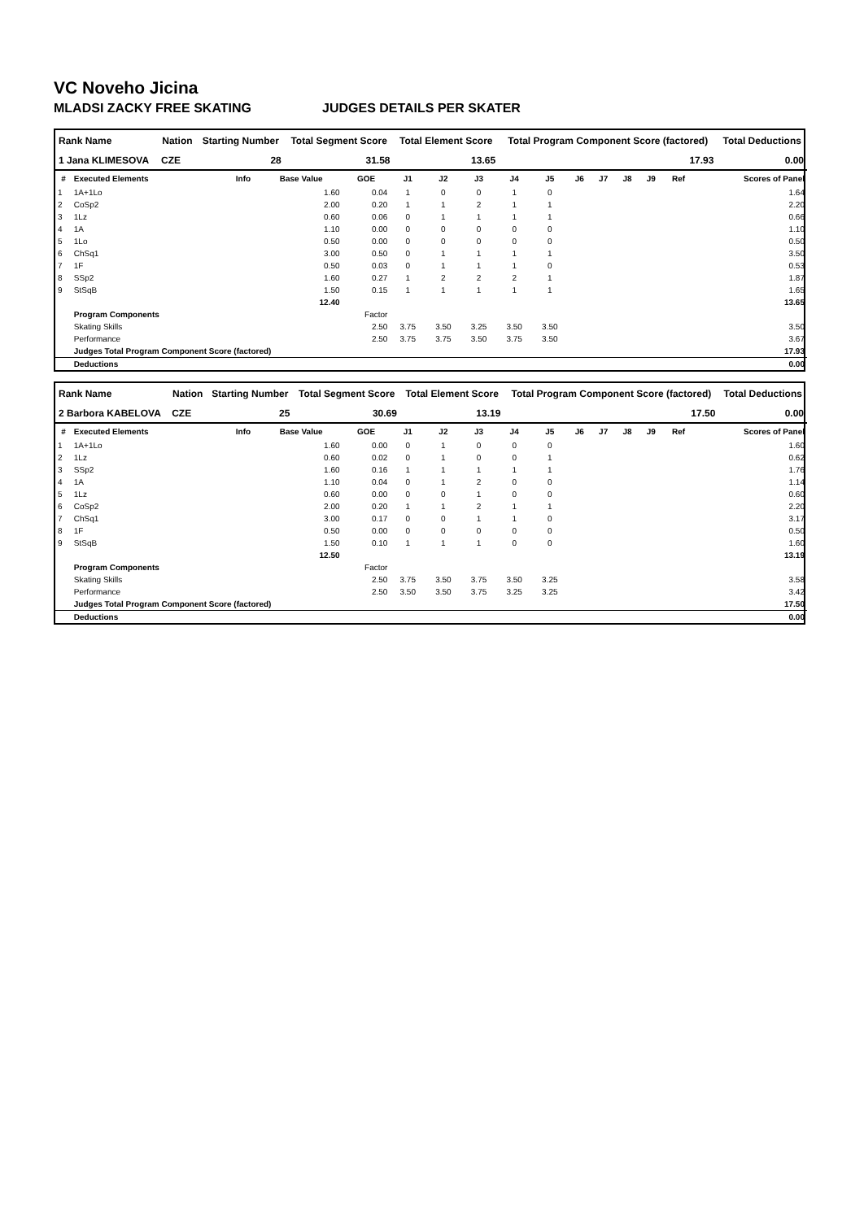VC Noveho Jicina
MLADSI ZACKY FREE SKATING JUDGES DETAILS PER SKATER
| Rank Name | Nation | Starting Number | Total Segment Score | Total Element Score | Total Program Component Score (factored) | Total Deductions |
| --- | --- | --- | --- | --- | --- | --- |
| 1 Jana KLIMESOVA | CZE | 28 | 31.58 | 13.65 | 17.93 | 0.00 |
| # | Executed Elements | Info | Base Value | GOE | J1 | J2 | J3 | J4 | J5 | J6 | J7 | J8 | J9 | Ref | Scores of Panel |
| --- | --- | --- | --- | --- | --- | --- | --- | --- | --- | --- | --- | --- | --- | --- | --- |
| 1 | 1A+1Lo | | 1.60 | 0.04 | 1 | 0 | 0 | 1 | 0 | | | | | | 1.64 |
| 2 | CoSp2 | | 2.00 | 0.20 | 1 | 1 | 2 | 1 | 1 | | | | | | 2.20 |
| 3 | 1Lz | | 0.60 | 0.06 | 0 | 1 | 1 | 1 | 1 | | | | | | 0.66 |
| 4 | 1A | | 1.10 | 0.00 | 0 | 0 | 0 | 0 | 0 | | | | | | 1.10 |
| 5 | 1Lo | | 0.50 | 0.00 | 0 | 0 | 0 | 0 | 0 | | | | | | 0.50 |
| 6 | ChSq1 | | 3.00 | 0.50 | 0 | 1 | 1 | 1 | 1 | | | | | | 3.50 |
| 7 | 1F | | 0.50 | 0.03 | 0 | 1 | 1 | 1 | 0 | | | | | | 0.53 |
| 8 | SSp2 | | 1.60 | 0.27 | 1 | 2 | 2 | 2 | 1 | | | | | | 1.87 |
| 9 | StSqB | | 1.50 | 0.15 | 1 | 1 | 1 | 1 | 1 | | | | | | 1.65 |
| | | | 12.40 | | | | | | | | | | | | 13.65 |
| | Program Components | | | Factor | | | | | | | | | | | |
| | Skating Skills | | | 2.50 | 3.75 | 3.50 | 3.25 | 3.50 | 3.50 | | | | | | 3.50 |
| | Performance | | | 2.50 | 3.75 | 3.75 | 3.50 | 3.75 | 3.50 | | | | | | 3.67 |
| | Judges Total Program Component Score (factored) | | | | | | | | | | | | | | 17.93 |
| | Deductions | | | | | | | | | | | | | | 0.00 |
| Rank Name | Nation | Starting Number | Total Segment Score | Total Element Score | Total Program Component Score (factored) | Total Deductions |
| --- | --- | --- | --- | --- | --- | --- |
| 2 Barbora KABELOVA | CZE | 25 | 30.69 | 13.19 | 17.50 | 0.00 |
| # | Executed Elements | Info | Base Value | GOE | J1 | J2 | J3 | J4 | J5 | J6 | J7 | J8 | J9 | Ref | Scores of Panel |
| --- | --- | --- | --- | --- | --- | --- | --- | --- | --- | --- | --- | --- | --- | --- | --- |
| 1 | 1A+1Lo | | 1.60 | 0.00 | 0 | 1 | 0 | 0 | 0 | | | | | | 1.60 |
| 2 | 1Lz | | 0.60 | 0.02 | 0 | 1 | 0 | 0 | 1 | | | | | | 0.62 |
| 3 | SSp2 | | 1.60 | 0.16 | 1 | 1 | 1 | 1 | 1 | | | | | | 1.76 |
| 4 | 1A | | 1.10 | 0.04 | 0 | 1 | 2 | 0 | 0 | | | | | | 1.14 |
| 5 | 1Lz | | 0.60 | 0.00 | 0 | 0 | 1 | 0 | 0 | | | | | | 0.60 |
| 6 | CoSp2 | | 2.00 | 0.20 | 1 | 1 | 2 | 1 | 1 | | | | | | 2.20 |
| 7 | ChSq1 | | 3.00 | 0.17 | 0 | 0 | 1 | 1 | 0 | | | | | | 3.17 |
| 8 | 1F | | 0.50 | 0.00 | 0 | 0 | 0 | 0 | 0 | | | | | | 0.50 |
| 9 | StSqB | | 1.50 | 0.10 | 1 | 1 | 1 | 0 | 0 | | | | | | 1.60 |
| | | | 12.50 | | | | | | | | | | | | 13.19 |
| | Program Components | | | Factor | | | | | | | | | | | |
| | Skating Skills | | | 2.50 | 3.75 | 3.50 | 3.75 | 3.50 | 3.25 | | | | | | 3.58 |
| | Performance | | | 2.50 | 3.50 | 3.50 | 3.75 | 3.25 | 3.25 | | | | | | 3.42 |
| | Judges Total Program Component Score (factored) | | | | | | | | | | | | | | 17.50 |
| | Deductions | | | | | | | | | | | | | | 0.00 |